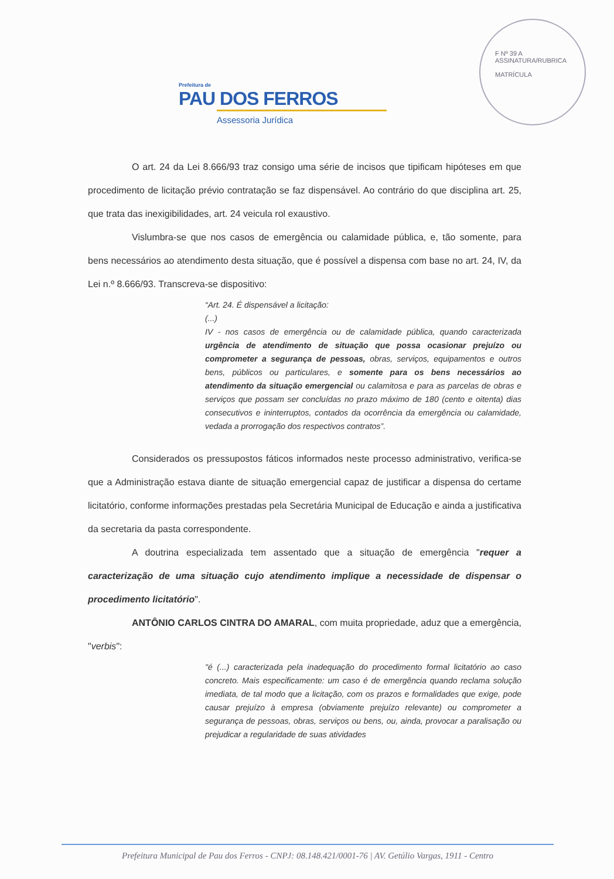F Nº 39 A
ASSINATURA/RUBRICA
MATRÍCULA
Prefeitura de
PAU DOS FERROS
Assessoria Jurídica
O art. 24 da Lei 8.666/93 traz consigo uma série de incisos que tipificam hipóteses em que procedimento de licitação prévio contratação se faz dispensável. Ao contrário do que disciplina art. 25, que trata das inexigibilidades, art. 24 veicula rol exaustivo.
Vislumbra-se que nos casos de emergência ou calamidade pública, e, tão somente, para bens necessários ao atendimento desta situação, que é possível a dispensa com base no art. 24, IV, da Lei n.º 8.666/93. Transcreva-se dispositivo:
“Art. 24. É dispensável a licitação:
(...)
IV - nos casos de emergência ou de calamidade pública, quando caracterizada urgência de atendimento de situação que possa ocasionar prejuízo ou comprometer a segurança de pessoas, obras, serviços, equipamentos e outros bens, públicos ou particulares, e somente para os bens necessários ao atendimento da situação emergencial ou calamitosa e para as parcelas de obras e serviços que possam ser concluídas no prazo máximo de 180 (cento e oitenta) dias consecutivos e ininterruptos, contados da ocorrência da emergência ou calamidade, vedada a prorrogação dos respectivos contratos”.
Considerados os pressupostos fáticos informados neste processo administrativo, verifica-se que a Administração estava diante de situação emergencial capaz de justificar a dispensa do certame licitatório, conforme informações prestadas pela Secretária Municipal de Educação e ainda a justificativa da secretaria da pasta correspondente.
A doutrina especializada tem assentado que a situação de emergência "requer a caracterização de uma situação cujo atendimento implique a necessidade de dispensar o procedimento licitatório".
ANTÔNIO CARLOS CINTRA DO AMARAL, com muita propriedade, aduz que a emergência, "verbis":
"é (...) caracterizada pela inadequação do procedimento formal licitatório ao caso concreto. Mais especificamente: um caso é de emergência quando reclama solução imediata, de tal modo que a licitação, com os prazos e formalidades que exige, pode causar prejuízo à empresa (obviamente prejuízo relevante) ou comprometer a segurança de pessoas, obras, serviços ou bens, ou, ainda, provocar a paralisação ou prejudicar a regularidade de suas atividades
Prefeitura Municipal de Pau dos Ferros - CNPJ: 08.148.421/0001-76 | AV. Getúlio Vargas, 1911 - Centro